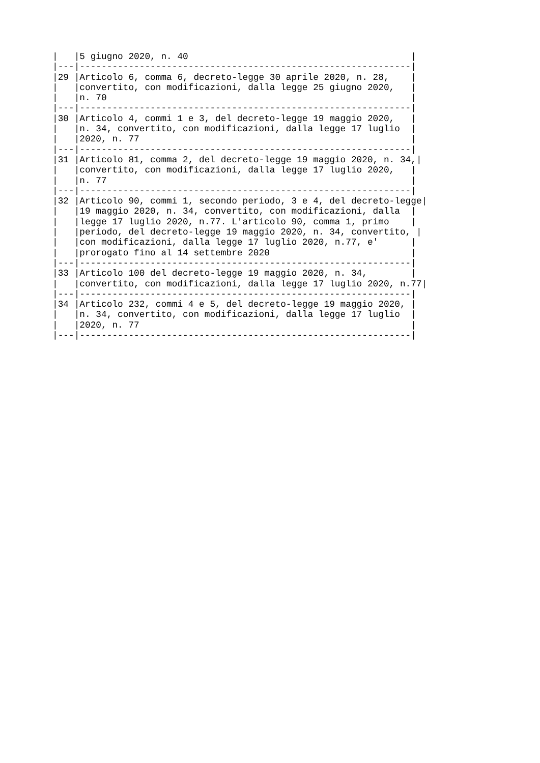|   |5 giugno 2020, n. 40                                         |
|---|-------------------------------------------------------------|
|29 |Articolo 6, comma 6, decreto-legge 30 aprile 2020, n. 28,    |
|   |convertito, con modificazioni, dalla legge 25 giugno 2020,   |
|   |n. 70                                                        |
|---|-------------------------------------------------------------|
|30 |Articolo 4, commi 1 e 3, del decreto-legge 19 maggio 2020,   |
|   |n. 34, convertito, con modificazioni, dalla legge 17 luglio  |
|   |2020, n. 77                                                  |
|---|-------------------------------------------------------------|
|31 |Articolo 81, comma 2, del decreto-legge 19 maggio 2020, n. 34,|
|   |convertito, con modificazioni, dalla legge 17 luglio 2020,   |
|   |n. 77                                                        |
|---|-------------------------------------------------------------|
|32 |Articolo 90, commi 1, secondo periodo, 3 e 4, del decreto-legge|
|   |19 maggio 2020, n. 34, convertito, con modificazioni, dalla  |
|   |legge 17 luglio 2020, n.77. L'articolo 90, comma 1, primo    |
|   |periodo, del decreto-legge 19 maggio 2020, n. 34, convertito, |
|   |con modificazioni, dalla legge 17 luglio 2020, n.77, e'      |
|   |prorogato fino al 14 settembre 2020                          |
|---|-------------------------------------------------------------|
|33 |Articolo 100 del decreto-legge 19 maggio 2020, n. 34,        |
|   |convertito, con modificazioni, dalla legge 17 luglio 2020, n.77|
|---|-------------------------------------------------------------|
|34 |Articolo 232, commi 4 e 5, del decreto-legge 19 maggio 2020, |
|   |n. 34, convertito, con modificazioni, dalla legge 17 luglio  |
|   |2020, n. 77                                                  |
|---|-------------------------------------------------------------|